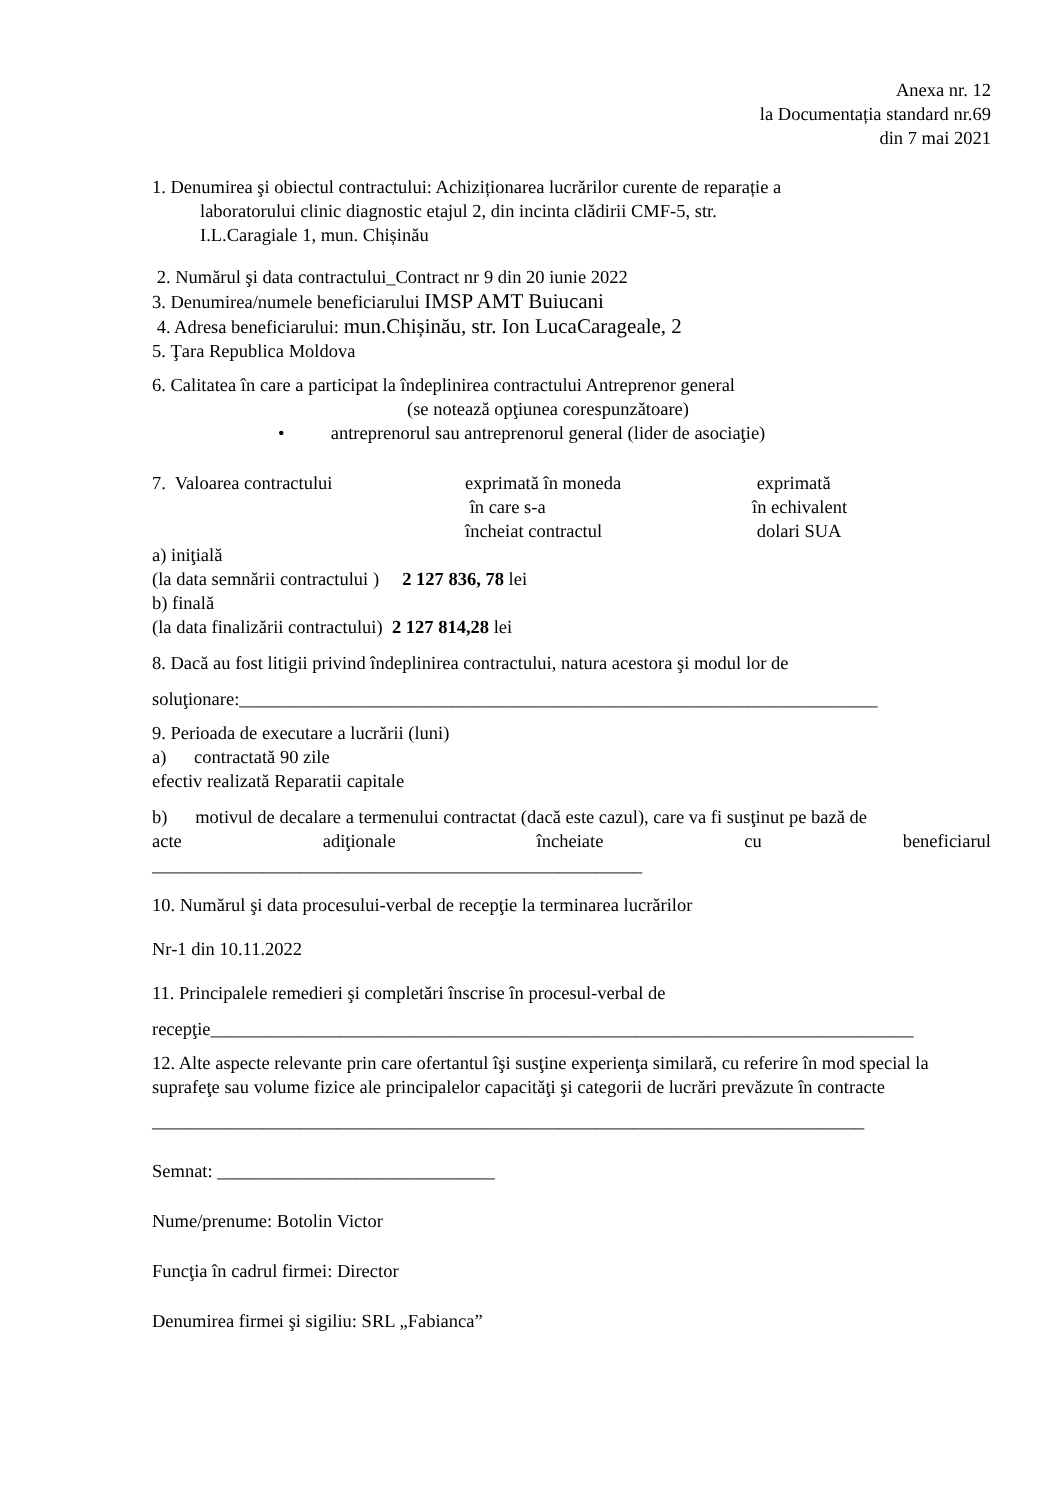Anexa nr. 12
la Documentația standard nr.69
din 7 mai 2021
1. Denumirea şi obiectul contractului: Achiziționarea lucrărilor curente de reparație a
laboratorului clinic diagnostic etajul 2, din incinta clădirii CMF-5, str.
I.L.Caragiale 1, mun. Chișinău
2. Numărul şi data contractului_Contract nr 9 din 20 iunie 2022
3. Denumirea/numele beneficiarului IMSP AMT Buiucani
4. Adresa beneficiarului: mun.Chișinău, str. Ion LucaCarageale, 2
5. Ţara Republica Moldova
6. Calitatea în care a participat la îndeplinirea contractului Antreprenor general
(se notează opţiunea corespunzătoare)
• antreprenorul sau antreprenorul general (lider de asociaţie)
7. Valoarea contractului exprimată în moneda
în care s-a
încheiat contractul
exprimată
în echivalent
dolari SUA
a) iniţială
(la data semnării contractului ) 2 127 836, 78 lei
b) finală
(la data finalizării contractului) 2 127 814,28 lei
8. Dacă au fost litigii privind îndeplinirea contractului, natura acestora şi modul lor de
soluţionare:_____________________________________________________________________
9. Perioada de executare a lucrării (luni)
a) contractată 90 zile
efectiv realizată Reparatii capitale
b) motivul de decalare a termenului contractat (dacă este cazul), care va fi susţinut pe bază de
acte adiţionale încheiate cu beneficiarul
_____________________________________________________
10. Numărul şi data procesului-verbal de recepţie la terminarea lucrărilor
Nr-1 din 10.11.2022
11. Principalele remedieri şi completări înscrise în procesul-verbal de
recepţie____________________________________________________________________________
12. Alte aspecte relevante prin care ofertantul îşi susţine experienţa similară, cu referire în mod special la suprafeţe sau volume fizice ale principalelor capacităţi şi categorii de lucrări prevăzute în contracte
_____________________________________________________________________________
Semnat: ______________________________
Nume/prenume: Botolin Victor
Funcţia în cadrul firmei: Director
Denumirea firmei şi sigiliu: SRL „Fabianca”